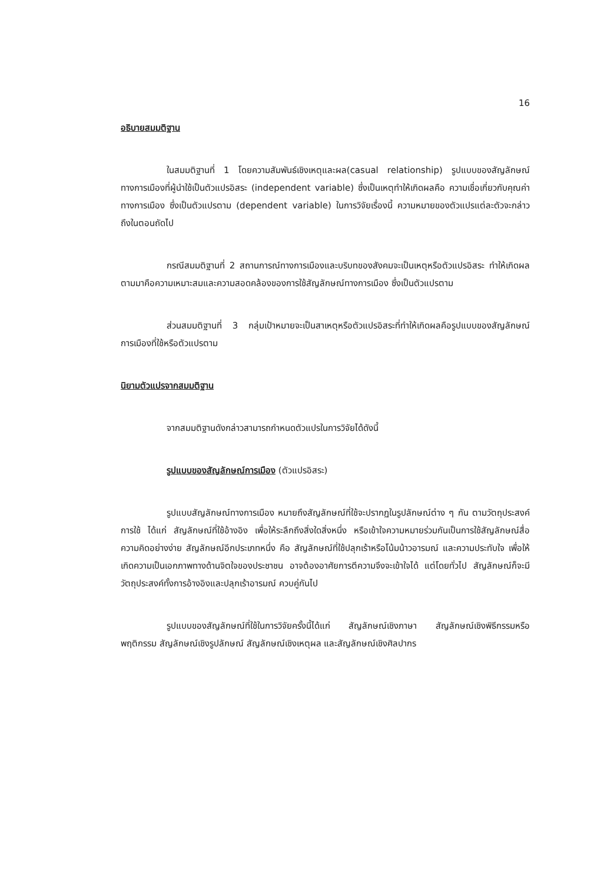16
อธิบายสมมติฐาน
ในสมมติฐานที่ 1 โดยความสัมพันธ์เชิงเหตุและผล(casual relationship) รูปแบบของสัญลักษณ์ทางการเมืองที่ผู้นำใช้เป็นตัวแปรอิสระ (independent variable) ซึ่งเป็นเหตุทำให้เกิดผลคือ ความเชื่อเกี่ยวกับคุณค่าทางการเมือง ซึ่งเป็นตัวแปรตาม (dependent variable) ในการวิจัยเรื่องนี้ ความหมายของตัวแปรแต่ละตัวจะกล่าวถึงในตอนถัดไป
กรณีสมมติฐานที่ 2 สถานการณ์ทางการเมืองและบริบทของสังคมจะเป็นเหตุหรือตัวแปรอิสระ ทำให้เกิดผลตามมาคือความเหมาะสมและความสอดคล้องของการใช้สัญลักษณ์ทางการเมือง ซึ่งเป็นตัวแปรตาม
ส่วนสมมติฐานที่ 3 กลุ่มเป้าหมายจะเป็นสาเหตุหรือตัวแปรอิสระที่ทำให้เกิดผลคือรูปแบบของสัญลักษณ์การเมืองที่ใช้หรือตัวแปรตาม
นิยามตัวแปรจากสมมติฐาน
จากสมมติฐานดังกล่าวสามารถกำหนดตัวแปรในการวิจัยได้ดังนี้
รูปแบบของสัญลักษณ์การเมือง (ตัวแปรอิสระ)
รูปแบบสัญลักษณ์ทางการเมือง หมายถึงสัญลักษณ์ที่ใช้จะปรากฏในรูปลักษณ์ต่าง ๆ กัน ตามวัตถุประสงค์การใช้ ได้แก่ สัญลักษณ์ที่ใช้อ้างอิง เพื่อให้ระลึกถึงสิ่งใดสิ่งหนึ่ง หรือเข้าใจความหมายร่วมกันเป็นการใช้สัญลักษณ์สื่อความคิดอย่างง่าย สัญลักษณ์อีกประเภทหนึ่ง คือ สัญลักษณ์ที่ใช้ปลุกเร้าหรือโน้มน้าวอารมณ์ และความประทับใจ เพื่อให้เกิดความเป็นเอกภาพทางด้านจิตใจของประชาชน อาจต้องอาศัยการตีความจึงจะเข้าใจได้ แต่โดยทั่วไป สัญลักษณ์ก็จะมีวัตถุประสงค์ทั้งการอ้างอิงและปลุกเร้าอารมณ์ ควบคู่กันไป
รูปแบบของสัญลักษณ์ที่ใช้ในการวิจัยครั้งนี้ได้แก่ สัญลักษณ์เชิงภาษา สัญลักษณ์เชิงพิธีกรรมหรือพฤติกรรม สัญลักษณ์เชิงรูปลักษณ์ สัญลักษณ์เชิงเหตุผล และสัญลักษณ์เชิงศิลปากร